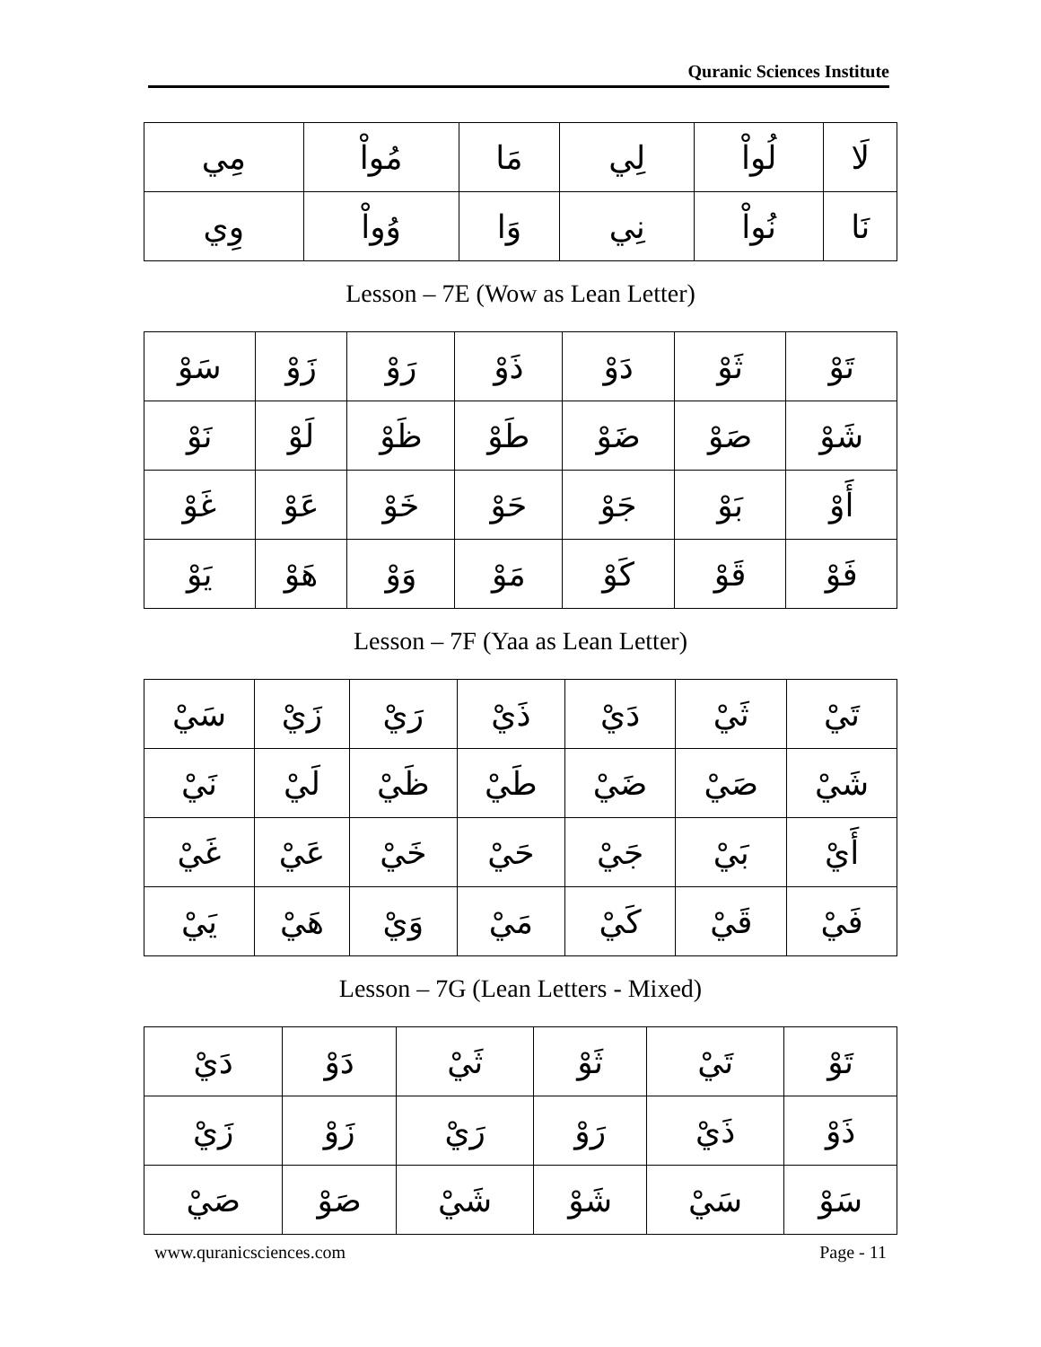Quranic Sciences Institute
| لَا | لُواْ | لِي | مَا | مُواْ | مِي |
| نَا | نُواْ | نِي | وَا | وُواْ | وِي |
Lesson – 7E (Wow as Lean Letter)
| تَوْ | ثَوْ | دَوْ | ذَوْ | رَوْ | زَوْ | سَوْ |
| شَوْ | صَوْ | ضَوْ | طَوْ | ظَوْ | لَوْ | نَوْ |
| أَوْ | بَوْ | جَوْ | حَوْ | خَوْ | عَوْ | غَوْ |
| فَوْ | قَوْ | كَوْ | مَوْ | وَوْ | هَوْ | يَوْ |
Lesson – 7F (Yaa as Lean Letter)
| تَيْ | ثَيْ | دَيْ | ذَيْ | رَيْ | زَيْ | سَيْ |
| شَيْ | صَيْ | ضَيْ | طَيْ | ظَيْ | لَيْ | نَيْ |
| أَيْ | بَيْ | جَيْ | حَيْ | خَيْ | عَيْ | غَيْ |
| فَيْ | قَيْ | كَيْ | مَيْ | وَيْ | هَيْ | يَيْ |
Lesson – 7G (Lean Letters - Mixed)
| تَوْ | تَيْ | ثَوْ | ثَيْ | دَوْ | دَيْ |
| ذَوْ | ذَيْ | رَوْ | رَيْ | زَوْ | زَيْ |
| سَوْ | سَيْ | شَوْ | شَيْ | صَوْ | صَيْ |
www.quranicsciences.com Page - 11